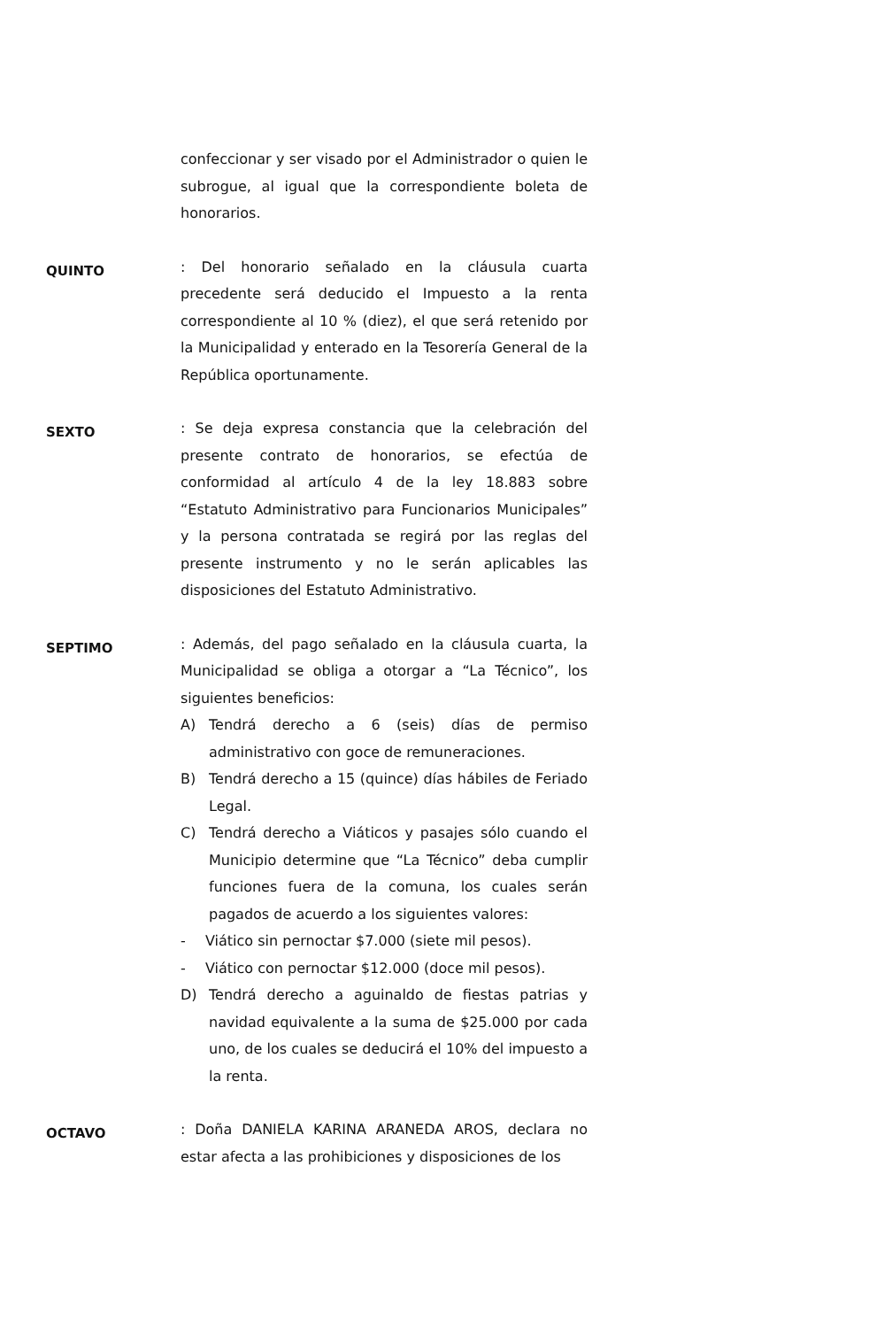confeccionar y ser visado por el Administrador o quien le subrogue, al igual que la correspondiente boleta de honorarios.
QUINTO
: Del honorario señalado en la cláusula cuarta precedente será deducido el Impuesto a la renta correspondiente al 10 % (diez), el que será retenido por la Municipalidad y enterado en la Tesorería General de la República oportunamente.
SEXTO
: Se deja expresa constancia que la celebración del presente contrato de honorarios, se efectúa de conformidad al artículo 4 de la ley 18.883 sobre “Estatuto Administrativo para Funcionarios Municipales” y la persona contratada se regirá por las reglas del presente instrumento y no le serán aplicables las disposiciones del Estatuto Administrativo.
SEPTIMO
: Además, del pago señalado en la cláusula cuarta, la Municipalidad se obliga a otorgar a “La Técnico”, los siguientes beneficios:
A) Tendrá derecho a 6 (seis) días de permiso administrativo con goce de remuneraciones.
B) Tendrá derecho a 15 (quince) días hábiles de Feriado Legal.
C) Tendrá derecho a Viáticos y pasajes sólo cuando el Municipio determine que “La Técnico” deba cumplir funciones fuera de la comuna, los cuales serán pagados de acuerdo a los siguientes valores:
- Viático sin pernoctar $7.000 (siete mil pesos).
- Viático con pernoctar $12.000 (doce mil pesos).
D) Tendrá derecho a aguinaldo de fiestas patrias y navidad equivalente a la suma de $25.000 por cada uno, de los cuales se deducirá el 10% del impuesto a la renta.
OCTAVO
: Doña DANIELA KARINA ARANEDA AROS, declara no estar afecta a las prohibiciones y disposiciones de los